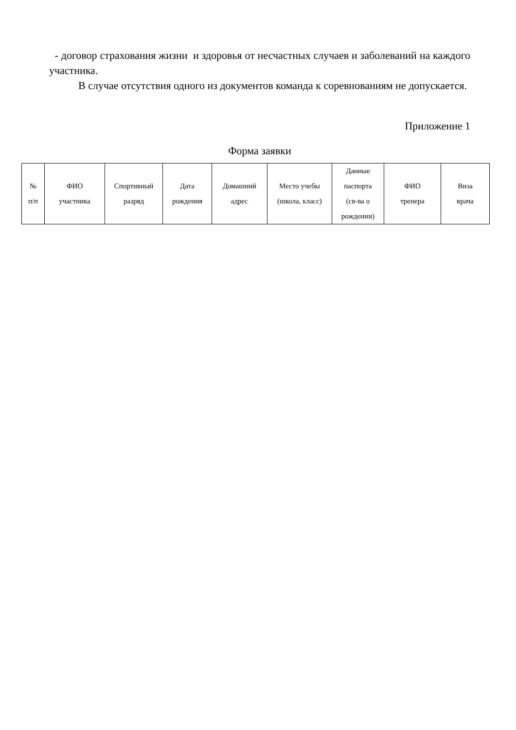- договор страхования жизни и здоровья от несчастных случаев и заболеваний на каждого участника.
В случае отсутствия одного из документов команда к соревнованиям не допускается.
Приложение 1
Форма заявки
| № п/п | ФИО участника | Спортивный разряд | Дата рождения | Домашний адрес | Место учебы (школа, класс) | Данные паспорта (св-ва о рождении) | ФИО тренера | Виза врача |